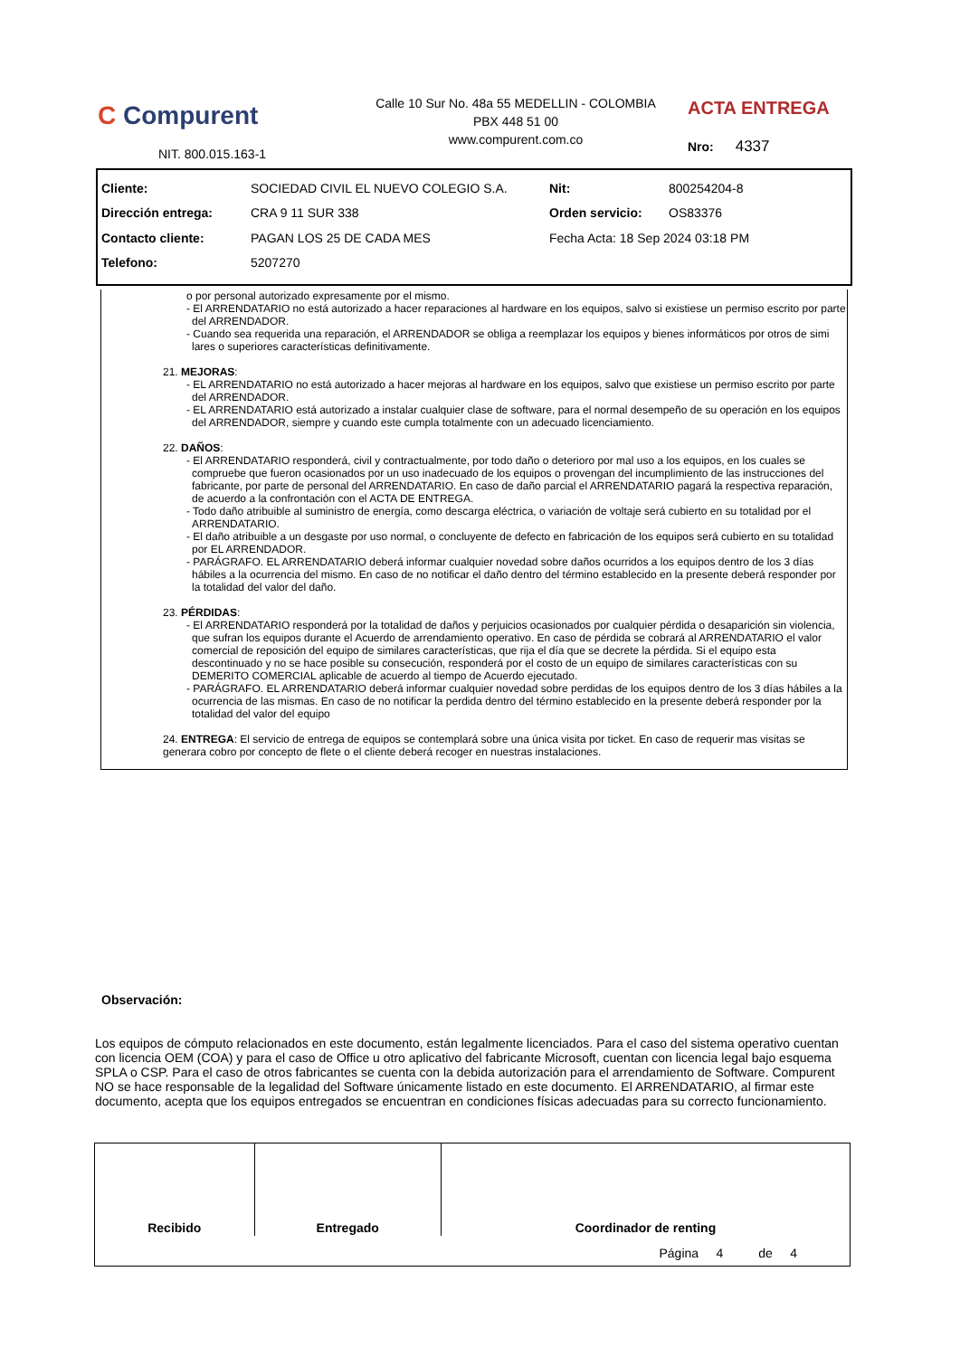C Compurent
Calle 10 Sur No. 48a 55 MEDELLIN - COLOMBIA
PBX 448 51 00
www.compurent.com.co
ACTA ENTREGA
Nro: 4337
NIT. 800.015.163-1
| Cliente: | SOCIEDAD CIVIL EL NUEVO COLEGIO S.A. | Nit: | 800254204-8 |
| Dirección entrega: | CRA 9 11 SUR 338 | Orden servicio: | OS83376 |
| Contacto cliente: | PAGAN LOS 25 DE CADA MES | Fecha Acta: 18 Sep 2024 03:18 PM | |
| Telefono: | 5207270 | | |
o por personal autorizado expresamente por el mismo.
- El ARRENDATARIO no está autorizado a hacer reparaciones al hardware en los equipos, salvo si existiese un permiso escrito por parte del ARRENDADOR.
- Cuando sea requerida una reparación, el ARRENDADOR se obliga a reemplazar los equipos y bienes informáticos por otros de simi lares o superiores características definitivamente.
21. MEJORAS:
- EL ARRENDATARIO no está autorizado a hacer mejoras al hardware en los equipos, salvo que existiese un permiso escrito por parte del ARRENDADOR.
- EL ARRENDATARIO está autorizado a instalar cualquier clase de software, para el normal desempeño de su operación en los equipos del ARRENDADOR, siempre y cuando este cumpla totalmente con un adecuado licenciamiento.
22. DAÑOS:
- El ARRENDATARIO responderá, civil y contractualmente, por todo daño o deterioro por mal uso a los equipos, en los cuales se compruebe que fueron ocasionados por un uso inadecuado de los equipos o provengan del incumplimiento de las instrucciones del fabricante, por parte de personal del ARRENDATARIO. En caso de daño parcial el ARRENDATARIO pagará la respectiva reparación, de acuerdo a la confrontación con el ACTA DE ENTREGA.
- Todo daño atribuible al suministro de energía, como descarga eléctrica, o variación de voltaje será cubierto en su totalidad por el ARRENDATARIO.
- El daño atribuible a un desgaste por uso normal, o concluyente de defecto en fabricación de los equipos será cubierto en su totalidad por EL ARRENDADOR.
- PARÁGRAFO. EL ARRENDATARIO deberá informar cualquier novedad sobre daños ocurridos a los equipos dentro de los 3 días hábiles a la ocurrencia del mismo. En caso de no notificar el daño dentro del término establecido en la presente deberá responder por la totalidad del valor del daño.
23. PÉRDIDAS:
- El ARRENDATARIO responderá por la totalidad de daños y perjuicios ocasionados por cualquier pérdida o desaparición sin violencia, que sufran los equipos durante el Acuerdo de arrendamiento operativo. En caso de pérdida se cobrará al ARRENDATARIO el valor comercial de reposición del equipo de similares características, que rija el día que se decrete la pérdida. Si el equipo esta descontinuado y no se hace posible su consecución, responderá por el costo de un equipo de similares características con su DEMERITO COMERCIAL aplicable de acuerdo al tiempo de Acuerdo ejecutado.
- PARÁGRAFO. EL ARRENDATARIO deberá informar cualquier novedad sobre perdidas de los equipos dentro de los 3 días hábiles a la ocurrencia de las mismas. En caso de no notificar la perdida dentro del término establecido en la presente deberá responder por la totalidad del valor del equipo
24. ENTREGA: El servicio de entrega de equipos se contemplará sobre una única visita por ticket. En caso de requerir mas visitas se generara cobro por concepto de flete o el cliente deberá recoger en nuestras instalaciones.
Observación:
Los equipos de cómputo relacionados en este documento, están legalmente licenciados. Para el caso del sistema operativo cuentan con licencia OEM (COA) y para el caso de Office u otro aplicativo del fabricante Microsoft, cuentan con licencia legal bajo esquema SPLA o CSP. Para el caso de otros fabricantes se cuenta con la debida autorización para el arrendamiento de Software. Compurent NO se hace responsable de la legalidad del Software únicamente listado en este documento. El ARRENDATARIO, al firmar este documento, acepta que los equipos entregados se encuentran en condiciones físicas adecuadas para su correcto funcionamiento.
| Recibido | Entregado | Coordinador de renting |
Página 4 de 4